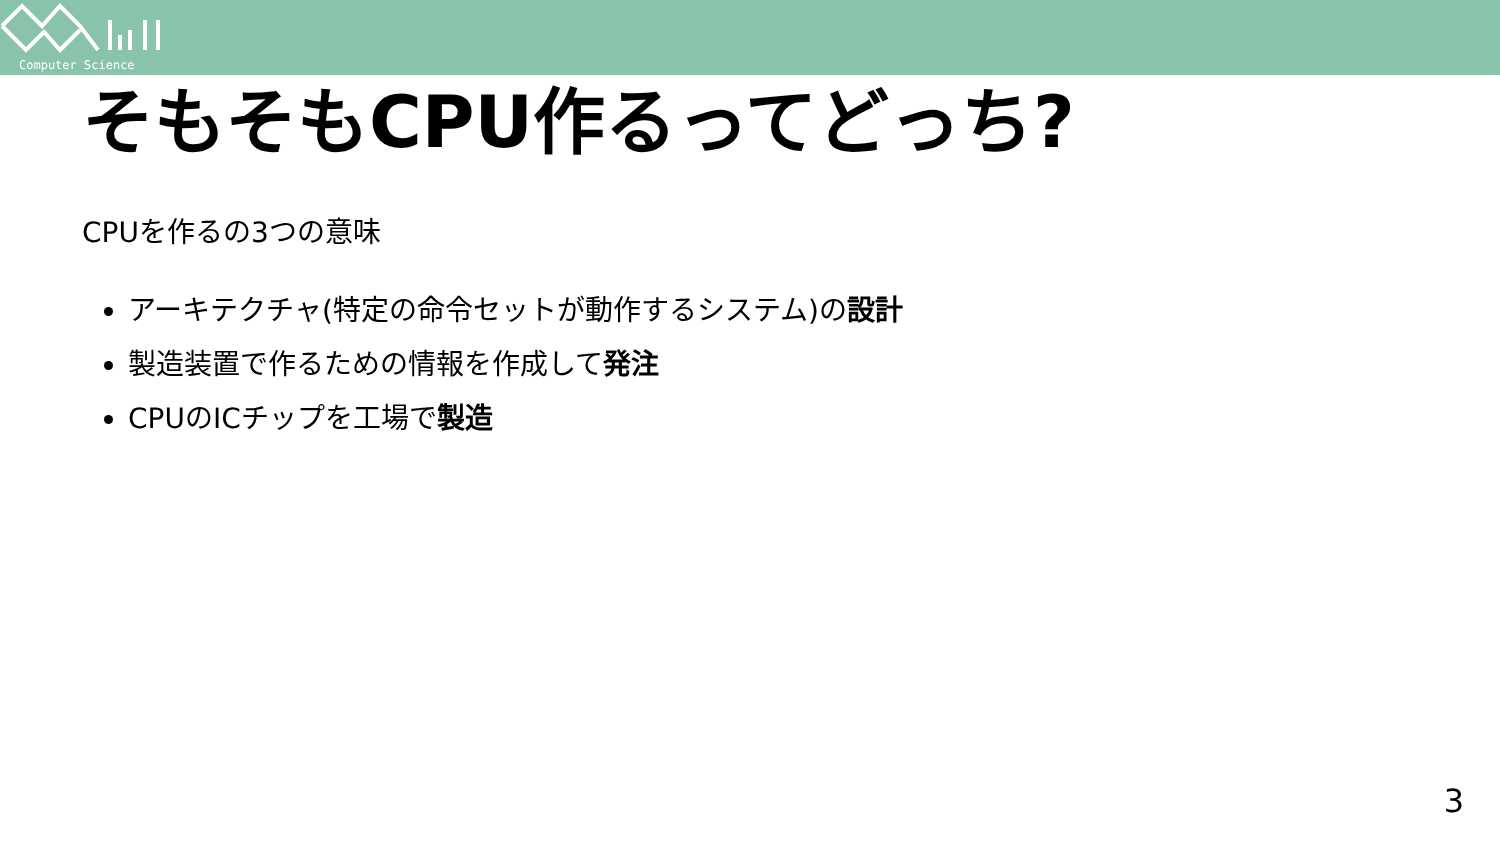Computer Science
そもそもCPU作るってどっち?
CPUを作るの3つの意味
アーキテクチャ(特定の命令セットが動作するシステム)の設計
製造装置で作るための情報を作成して発注
CPUのICチップを工場で製造
3